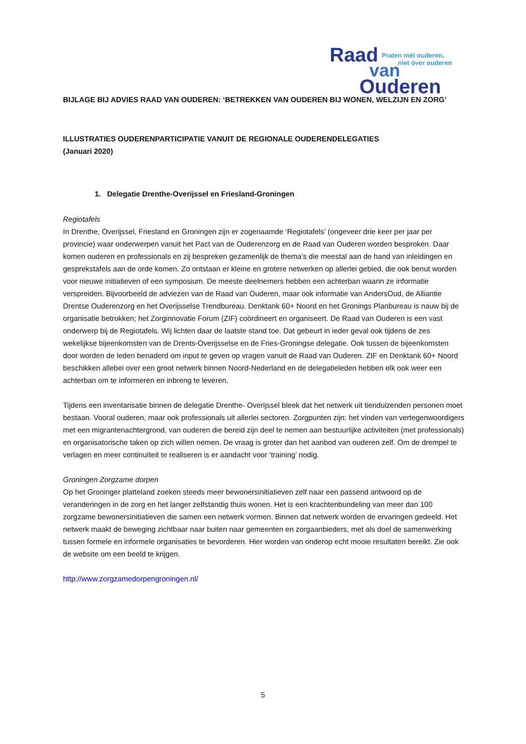Raad
van
Ouderen
Praten mét ouderen,
niet óver ouderen
BIJLAGE BIJ ADVIES RAAD VAN OUDEREN: ‘BETREKKEN VAN OUDEREN BIJ WONEN, WELZIJN EN ZORG’
ILLUSTRATIES OUDERENPARTICIPATIE VANUIT DE REGIONALE OUDERENDELEGATIES
(Januari 2020)
1. Delegatie Drenthe-Overijssel en Friesland-Groningen
Regiotafels
In Drenthe, Overijssel, Friesland en Groningen zijn er zogenaamde ‘Regiotafels’ (ongeveer drie keer per jaar per provincie) waar onderwerpen vanuit het Pact van de Ouderenzorg en de Raad van Ouderen worden besproken. Daar komen ouderen en professionals en zij bespreken gezamenlijk de thema’s die meestal aan de hand van inleidingen en gesprekstafels aan de orde komen. Zo ontstaan er kleine en grotere netwerken op allerlei gebied, die ook benut worden voor nieuwe initiatieven of een symposium. De meeste deelnemers hebben een achterban waarin ze informatie verspreiden. Bijvoorbeeld de adviezen van de Raad van Ouderen, maar ook informatie van AndersOud, de Alliantie Drentse Ouderenzorg en het Overijsselse Trendbureau. Denktank 60+ Noord en het Gronings Planbureau is nauw bij de organisatie betrokken; het Zorginnovatie Forum (ZIF) coördineert en organiseert. De Raad van Ouderen is een vast onderwerp bij de Regiotafels. Wij lichten daar de laatste stand toe. Dat gebeurt in ieder geval ook tijdens de zes wekelijkse bijeenkomsten van de Drents-Overijsselse en de Fries-Groningse delegatie. Ook tussen de bijeenkomsten door worden de leden benaderd om input te geven op vragen vanuit de Raad van Ouderen. ZIF en Denktank 60+ Noord beschikken allebei over een groot netwerk binnen Noord-Nederland en de delegatieleden hebben elk ook weer een achterban om te informeren en inbreng te leveren.
Tijdens een inventarisatie binnen de delegatie Drenthe- Overijssel bleek dat het netwerk uit tienduizenden personen moet bestaan. Vooral ouderen, maar ook professionals uit allerlei sectoren. Zorgpunten zijn: het vinden van vertegenwoordigers met een migrantenachtergrond, van ouderen die bereid zijn deel te nemen aan bestuurlijke activiteiten (met professionals) en organisatorische taken op zich willen nemen. De vraag is groter dan het aanbod van ouderen zelf. Om de drempel te verlagen en meer continuïteit te realiseren is er aandacht voor ‘training’ nodig.
Groningen Zorgzame dorpen
Op het Groninger platteland zoeken steeds meer bewonersinitiatieven zelf naar een passend antwoord op de veranderingen in de zorg en het langer zelfstandig thuis wonen. Het is een krachtenbundeling van meer dan 100 zorgzame bewonersinitiatieven die samen een netwerk vormen. Binnen dat netwerk worden de ervaringen gedeeld. Het netwerk maakt de beweging zichtbaar naar buiten naar gemeenten en zorgaanbieders, met als doel de samenwerking tussen formele en informele organisaties te bevorderen. Hier worden van onderop echt mooie resultaten bereikt. Zie ook de website om een beeld te krijgen.
http://www.zorgzamedorpengroningen.nl/
5